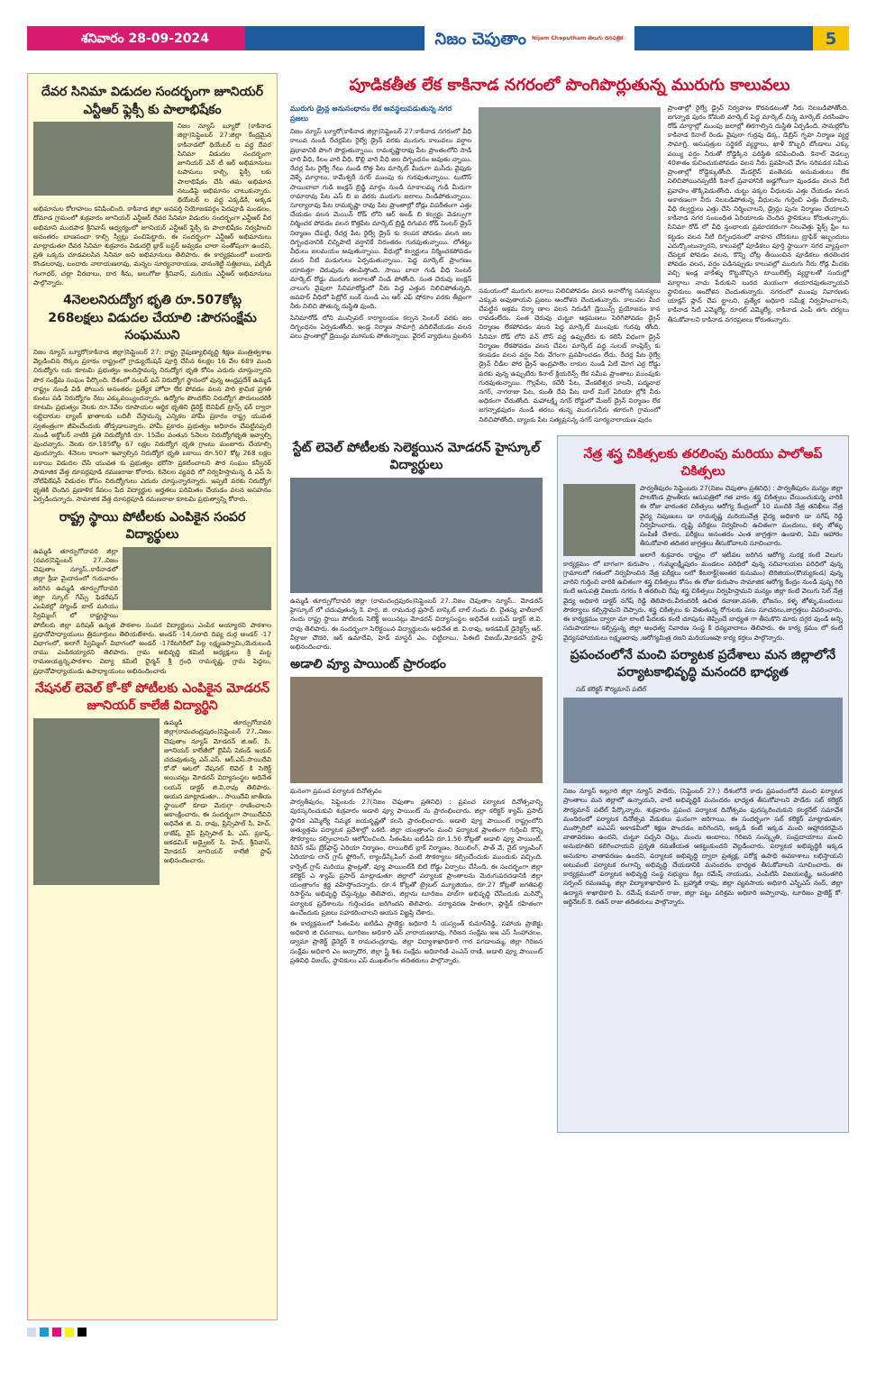శనివారం 28-09-2024
నిజం చెపుతాం Nijam Cheputham తెలుగు దినపత్రిక
5
దేవర సినిమా విడుదల సందర్భంగా జూనియర్ ఎన్టీఆర్ ఫ్లెక్సీ కు పాలాభిషేకం
నిజం న్యూస్ బ్యూరో (కాకినాడ జిల్లా)సెప్టెంబర్ 27:జిల్లా కేంద్రమైన కాకినాడలో థియేటర్ ల వద్ద దేవర సినిమా విడుదల సందర్భంగా జూనియర్ ఎన్ టీ ఆర్ అభిమానులు టపాసులు కాల్చి, ఫ్లెక్సీ లకు పాలాభిషేకం చేసి తమ అభిమాన నటుడిపై అభిమానం చాటుకున్నారు. థియేటర్ ల వద్ద ఎక్కడికి, అక్కడ అభిమానుల కోలాహలం కనిపించింది. కాకినాడ జిల్లా అనపర్తి నియోజకవర్గం పెదపూడి మండలం, దోమాడ గ్రామంలో శుక్రవారం జూనియర్ ఎన్టీఆర్ దేవర సినిమా విడుదల సందర్భంగా ఎన్టీఆర్ వీర అభిమాని ముదపాక శ్రీనివాస్ ఆధ్వర్యంలో జూనియర్ ఎన్టీఆర్ ఫ్లెక్సీ కు పాలాభిషేకం నిర్వహించి అనంతరం బాణసంచా కాల్చి స్వీట్లు పంచిపెట్టారు. ఈ సందర్భంగా ఎన్టీఆర్ అభిమానులు మాట్లాడుతూ దేవర సినిమా శుక్రవారం విడుదలై బ్లాక్ బస్టర్ అవ్వడం చాలా సంతోషంగా ఉందని, ప్రతి ఒక్కరు చూడవలసిన సినిమా అని అభిమానులు తెలిపారు. ఈ కార్యక్రమంలో బందారు కొండలరావు, బందారు నారాయణరావు, మన్నల సూర్యనారాయణ, వాసంశెట్టి సత్తిబాబు, పట్నీడి గంగాధర్, చల్లా వీరబాబు, దార శీను, అలుగోజు శ్రీనివాస్, మరియు ఎన్టీఆర్ అభిమానులు పాల్గొన్నారు.
4నెలలనిరుద్యోగ భృతి రూ.507కోట్ల 268లక్షలు విడుదల చేయాలి :పౌరసంక్షేమ సంఘముని
నిజం న్యూస్ బ్యూరో(కాకినాడ జిల్లా)సెప్టెంబర్ 27: రాష్ట్ర నైపుణ్యాభివృద్ధి శిక్షణ మంత్రిత్వశాఖ వెల్లడించిన లెక్కల ప్రకారం రాష్ట్రంలో గ్రాడ్యుయేషన్ పూర్తి చేసిన 6లక్షల 16 వేల 689 మంది నిరుద్యోగు లకు కూటమి ప్రభుత్వం అందిస్తామన్న నిరుద్యోగ భృతి కోసం ఎదురు చూస్తున్నారని పౌర సంక్షేమ సంఘం పేర్కొంది. దేశంలో నంబర్ వన్ నిరుద్యోగ స్థానంలో వున్న ఆంధ్రప్రదేశ్ ఉమ్మడి రాష్ట్రం నుండి విడి పోయిన అనంతరం ప్రత్యేక హోదా లేక పోవడం వలన పారి శ్రామిక ప్రగతి కుంటు పడి నిరుద్యోగం రేటు ఎక్కువయ్యిందన్నారు. ఉద్యోగం పొందలేని నిరుద్యోగ పౌరులందరికీ కూటమి ప్రభుత్వం నెలకు రూ.3వేల రూపాయల ఆర్థిక భృతిని డైరెక్ట్ బెనిఫిట్ ట్రాన్స్ ఫర్ ద్వారా లబ్దిదారుల బ్యాంక్ ఖాతాలకు బదిలీ చేస్తామన్న ఎన్నికల హామీ ప్రకారం రాష్ట్ర యువత స్వతంత్రంగా జీవించేందుకు తోడ్పడాలన్నారు. హామీ ప్రకారం ప్రభుత్వం అధికారం చేపట్టినప్పటి నుండి అక్టోబర్ నాటికి ప్రతి నిరుద్యోగికి రూ. 15వేల వంతున 5నెలల నిరుద్యోగభృతి ఇవ్వాల్సి వుందన్నారు. నెలకు రూ.185కోట్ల 67 లక్షల నిరుద్యోగ భృతి గ్రాంటు మంజూరు చేయాల్సి వుందన్నారు. 4నెలల కాలంగా ఇవ్వాల్సిన నిరుద్యోగ భృతి బకాయి రూ.507 కోట్ల 268 లక్షల బకాయి విడుదల చేసి యువత కు ప్రభుత్వం భరోసా ప్రకటించాలని పౌర సంఘం కన్వీనర్ సామాజిక వేత్త దూసర్లపూడి రమణరాజు కోరారు. 6నెలల వ్యవధి లో నిర్వహిస్తామన్న డి ఎస్ సి నోటిఫికేషన్ విడుదల కోసం నిరుద్యోగులు ఎదురు చూస్తున్నారన్నారు. ఇప్పటి వరకు నిరుద్యోగ భృతికి చెందిన ప్రణాళిక కేవలం పేద విద్యార్థుల అర్హతలు పరిమితం చేయడం వలన అసహనం ఏర్పడిందన్నారు. సామాజిక వేత్త దూసర్లపూడి రమణరాజు కూటమి ప్రభుత్వాన్ని కోరారు.
రాష్ట్ర స్థాయి పోటీలకు ఎంపికైన సంపర విద్యార్థులు
ఉమ్మడి తూర్పుగోదావరి జిల్లా (నవర)సెప్టెంబర్ 27..నిజం చెపుతాం న్యూస్..కాకినాడలో జిల్లా క్రీడా మైదానంలో గురువారం జరిగిన ఉమ్మడి తూర్పుగోదావరి జిల్లా స్కూల్ గేమ్స్ ఫెడరేషన్ ఎంపికల్లో హ్యాండ్ బాల్ మరియు స్విమ్మింగ్ లో రాష్ట్రస్థాయి పోటీలకు జిల్లా పరిషత్ ఉన్నత పాఠశాల సంపర విద్యార్థులు ఎంపిక అయ్యారని పాఠశాల ప్రధానోపాధ్యాయులు త్రిమూర్తులు తెలియజేశారు. అండర్ -14,సలాది దివ్య దుర్గ అండర్ -17 విభాగంలో, అలాగే స్విమ్మింగ్ విభాగంలో అండర్ -17కేటగిరీలో పిల్ల లక్ష్మణస్వామి,యెరుబండి రాము ఎంపికయ్యారని తెలిపారు. గ్రామ అభివృద్ధి కమిటీ అధ్యక్షులు శ్రీ మట్ట రామఅయ్యన్న,పాఠశాల విద్యా కమిటీ ఛైర్మన్ శ్రీ గ్రంధి రామకృష్ణ, గ్రామ పెద్దలు, ప్రధానోపాధ్యాయుడు ఉపాధ్యాయులు అభినందించారు
నేషనల్ లెవెల్ కో-కో పోటీలకు ఎంపికైన మోడరన్ జూనియర్ కాలేజీ విద్యార్థిని
ఉమ్మడి తూర్పుగోదావరి జిల్లా(రామచంద్రపురం)సెప్టెంబర్ 27..నిజం చెపుతాం న్యూస్ మోడరన్ జి.ఆర్. సి. జూనియర్ కాలేజీలో బైపీసీ సెకండ్ ఇయర్ చదువుతున్న ఎన్.ఎస్. ఆర్.ఎస్.సాయిదేవి కో-కో ఆటలో నేషనల్ లెవెల్ కి సెలెక్ట్ అయినట్లు మోడరన్ విద్యాసంస్థల అధినేత లయన్ డాక్టర్ జి.వి.రావు తెలిపారు. ఆయన మాట్లాడుతూ... సాయిదేవి జాతీయ స్థాయిలో కూడా మెరుగ్గా రాణించాలని ఆకాంక్షించారు. ఈ సందర్భంగా సాయిదేవిని అధినేత జి. వి. రావు, ప్రిన్సిపాల్ సి. హెచ్. రాజేష్, వైస్ ప్రిన్సిపాల్ పి. ఎస్. ప్రకాష్, అకడమిక్ అడ్వైజర్ సి. హెచ్. శ్రీనివాస్, మోడరన్ జూనియర్ కాలేజీ స్టాఫ్ అభినందించారు.
పూడికతీత లేక కాకినాడ నగరంలో పొంగిపొర్లుతున్న మురుగు కాలువలు
మురుగు డ్రైన్ల అనుసంధానం లేక అవస్థలుపడుతున్న నగర ప్రజలు
నిజం న్యూస్ బ్యూరో(కాకినాడ జిల్లా)సెప్టెంబర్ 27:కాకినాడ నగరంలో వీధి కాలువ నుండి రేచర్లపేట రైల్వే డ్రైన్ వరకు మురుగు కాలువలు వర్షాల ప్రభావానికి పొంగి పొర్లుతున్నాయి. రామకృష్ణారావు పేట ప్రాంతంలోని సాడి వారి వీధి, కిలం వారి వీధి, కొల్లి వారి వీధి జల దిగ్బంధనం అవుతు న్నాయి. రేచర్ల పేట రైల్వే గేటు నుండి కొత్త పేట మార్కెట్ మీదుగా మసీదు వైపుకు వెళ్ళే మార్గాలు, కామేశ్వరీ నగర్ ముంపు కు గురవుతున్నాయి. టుటౌన్ సాయిబాబా గుడి జంక్షన్ బ్రిడ్జి మార్గం నుండి నూకాలమ్మ గుడి మీదుగా రామారావు పేట ఎస్ బి ఐ వరకు మురుగు జలాలు నిండిపోతున్నాయి. సూర్యారావు పేట రామకృష్ణా రావు పేట ప్రాంతాల్లో రోడ్లు విపరీతంగా ఎత్తు చేయడం వలన మెయిన్ రోడ్ లోని ఆర్ అండ్ బి కల్వర్టు వెడల్పుగా నిర్మించక పోవడం వలన కొత్తపేట మార్కెట్ బ్రిడ్జి దిగువన రోడ్ సెంటర్ డ్రైన్ నిర్మాణం చేపట్టి, రేచర్ల పేట రైల్వే డ్రైన్ కు కలపక పోవడం వలన జల దిగ్బంధనానికి చిన్నిపాటి వర్షానికే నిరంతరం గురవుతున్నాయి. లోతట్టు వీధులు జలమయం అవుతున్నాయి. వీధుల్లో కల్వర్టులు నిర్మించకపోవడం వలన నీటి మడుగులు ఏర్పడుతున్నాయి. పెద్ద మార్కెట్ ప్రాంగణం యావత్తూ చెరువును తలపిస్తోంది. సాయి బాబా గుడి వీధి సెంటర్ మార్కెట్ రోడ్డు మురుగు జలాలతో నిండి పోతోంది. సంత చెరువు జంక్షన్ నాలుగు వైపులా సినిమారోడ్డులో నీరు పెద్ద ఎత్తున నిలిచిపోతున్నది. జవహర్ వీధిలో పెట్రోల్ బంక్ నుండి ఎం ఆర్ ఎఫ్ షోరూం వరకు తీవ్రంగా నీరు నిలిచి పోతున్న దుస్థితి వుంది.
సినిమారోడ్ లోని మున్సిపల్ కార్యాలయం కల్పన సెంటర్ వరకు జల దిగ్బంధనం ఏర్పడుతోంది. ఇండ్ల నిర్మాణ సామాగ్రి వదిలివేయడం వలన పలు ప్రాంతాల్లో డ్రెయిన్లు మూసుకు పోతున్నాయి. వైరల్ వ్యాధులు ప్రబలిన
సమయంలో మురుగు జలాలు నిలిచిపోవడం వలన అనారోగ్య సమస్యలు ఎక్కువ అవుతాయని ప్రజలు ఆందోళన చెందుతున్నారు. కాలువల మీద చేపట్టిన అక్రమ నిర్మా ణాల వలన నిరుడిగే డ్రెయిన్స్ ప్రయోజనం కాన రావడంలేదు. సంత చెరువు చుట్టూ ఆక్రమణలు పెరిగిపోవడం డ్రైన్ నిర్మాణం లేకపోవడం వలన పెద్ద మార్కెట్ ముంపుకు గురవు తోంది. సినిమా రోడ్ లోని వన్ టౌన్ వద్ద ఉప్పుటేరు కు కలిసే విధంగా డ్రైన్ నిర్మాణం లేకపోవడం వలన చేపల మార్కెట్ వద్ద సులబ్ కాంప్లెక్స్ కు కలపడం వలన వర్షం నీరు వేగంగా ప్రవహించడం లేదు. రేచర్ల పేట రైల్వే డ్రైన్ చీడీల పోర డ్రైన్ ఇంద్రపాలెం లాకుల నుండి ఏటి మోగ ఎర్ర రోడ్డు వరకు వున్న ఉప్పుటేరు కెనాల్ క్లియరెన్స్ లేక సమీప ప్రాంతాలు ముంపుకు గురవుతున్నాయి. గొల్లపేట, కచేరీ పేట, వేంకటేశ్వర కాలనీ, పద్మనాభ నగర్, నాగరాజు పేట, కుంతీ దేవి పేట దాల్ మిల్ ఏరియా ల్లోకి నీరు అధికంగా చేరుతోంది. మహాలక్ష్మి నగర్ రోడ్డులో మేజర్ డ్రైన్ నిర్మాణం లేక జగన్నాథపురం నుండి తరలు తున్న మురుగునీరు తూరంగి గ్రామంలో నిలిచిపోతోంది. బ్యాంకు పేట సత్యప్రసన్న నగర్ సూర్యనారాయణ పురం
ప్రాంతాల్లో రైల్వే డ్రైన్ నిర్వహణ కొరవడటంతో నీరు నిలబడిపోతోంది. జగన్నాథ పురం కోమలి మార్కెట్ పెద్ద మార్కెట్ చిన్న మార్కెట్ నరసింహం రోడ్ మార్గాల్లో ముంపు జలాల్లో తిరగాల్సిన దుస్థితి ఏర్పడింది. సామర్లకోట కాకినాడ కెనాల్ రెండు వైపులా గుర్రపు డెక్క, డెబ్రిస్ గృహ నిర్మాణ వ్యర్థ సామాగ్రి, ఆసుపత్రుల సర్జికల్ వ్యర్థాలు, ఖాళీ కొబ్బరి బోండాలు ఎక్కు వయ్యి వర్షం నీరుతో రోడ్డెక్కిన పరిస్థితి కనిపించింది. కెనాల్ వెడల్పు 40శాతం కుచించుకుపోవడం వలన నీరు ప్రవహించే వేగం సరిపడక సమీప ప్రాంతాల్లో రోడ్డెక్కుతోంది. మేడలైన్ వంతెనకు అనుమతులు లేక నిలిచిపోయినప్పటికీ కెనాల్ ప్రవాహానికి అడ్డగోలుగా వుండడం వలన నీటి ప్రవాహం తొక్కిపెడుతోంది. చుట్టు పక్కల వీధులను ఎత్తు చేయడం వలన అకారణంగా నీరు నిలబడిపోతున్న వీధులను గుర్తించి ఎత్తు చేయాలని, వీధి కల్వర్టులు ఎత్తు చేసి నిర్మించాలని, డ్రైన్లు పునః నిర్మాణం చేయాలని కాకినాడ నగర సంబంధిత ఏరియాలకు చెందిన స్థానికులు కోరుతున్నారు. సినిమా రోడ్ లో వీధి స్తంభాలకు ప్రమాదకరంగా నిలువెత్తు ఫ్లెక్స్ ఫ్రేం లు కట్టడం వలన నీటి దిగ్బంధనంలో వాహన చోదకులు ట్రాఫిక్ ఇబ్బందులు ఎదుర్కొంటున్నారని, కాలువల్లో పూడికలు పూర్తి స్థాయిగా నగర వ్యాప్తంగా చేపట్టక పోవడం వలన, కొన్ని చోట్ల తీయించిన పూడికలు తరలించక పోవడం వలన, వర్షం పడినప్పుడు కాలువల్లో మురుగు నీరు రోడ్ల మీదకు వచ్చి ఇండ్ల వాకిళ్ళు కొట్టుకొచ్చిన టాయిలెట్స్ వ్యర్థాలతో సందుల్లో మార్గాలు నాచు పేరుకుని బురద మయంగా తయారవుతున్నాయని స్థానికులు ఆందోళన చెందుతున్నారు. నగరంలో ముంపు నివారణకు యాక్షన్ ప్లాన్ చేప ట్టాలని, ప్రత్యేక అధికారి సమీక్ష నిర్వహించాలని, కాకినాడ సిటీ ఎమ్మెల్యే, రూరల్ ఎమ్మెల్యే, కాకినాడ ఎంపీ తగు చర్యలు తీసుకోవాలని కాకినాడ నగరప్రజలు కోరుతున్నారు.
స్టేట్ లెవెల్ పోటీలకు సెలెక్టయిన మోడరన్ హైస్కూల్ విద్యార్థులు
ఉమ్మడి తూర్పుగోదావరి జిల్లా (రామచంద్రపురం)సెప్టెంబర్ 27..నిజం చెపుతాం న్యూస్.. మోడరన్ హైస్కూల్ లో చదువుతున్న కె. హర్ష, జి. రామదుర్గ ప్రసాద్ బాస్కెట్ బాల్ నందు బి. చైతన్య వాలీబాల్ నందు రాష్ట్ర స్థాయి పోటీలకు సెలెక్ట్ అయినట్లు మోడరన్ విద్యాసంస్థల అధినేత లయన్ డాక్టర్ జి.వి. రావు తెలిపారు. ఈ సందర్భంగా సెలెక్టయిన విద్యార్థులను అధినేత జి. వి.రావు, అకడమిక్ డైరెక్టర్స్ ఆర్. వీర్రాజు చౌదరి, ఆర్ ఉమాదేవి, హెడ్ మాస్టర్ ఎం. చిట్టిబాబు, పిఈటీ విజయ్,మోడరన్ స్టాఫ్ అభినందించారు.
అడాలి వ్యూ పాయింట్ ప్రారంభం
ఘనంగా ప్రపంచ పర్యాటక దినోత్సవం
పార్వతీపురం, సెప్టెంబరు 27(నిజం చెపుతాం ప్రతినిధి) : ప్రపంచ పర్యాటక దినోత్సవాన్ని పురస్కరించుకుని శుక్రవారం అడాలి వ్యూ పాయింట్ ను ప్రారంభించారు. జిల్లా కలెక్టర్ శ్యామ్ ప్రసాద్ స్థానిక ఎమ్మెల్యే నిమ్మక జయకృష్ణతో కలసి ప్రారంభించారు. అడాలి వ్యూ పాయింట్ రాష్ట్రంలోని అత్యుత్తమ పర్యాటక ప్రదేశాల్లో ఒకటి. జిల్లా యంత్రాంగం మంచి పర్యాటక ప్రాంతంగా గుర్తించి కొన్ని సౌకర్యాలు కల్పించాలని ఆలోచించింది. సీతంపేట ఐటీడీఏ రూ.1.56 కోట్లతో అడాలి వ్యూ పాయింట్, కిచెన్ కమ్ బ్రేక్‌ఫాస్ట్ ఏరియా నిర్మాణం, టాయిలెట్ బ్లాక్ నిర్మాణం, రెయిలింగ్, పాత్ వే, నైట్ క్యాంపింగ్ ఏరియాకు లాన్ గ్రాస్ ఫ్లోరింగ్, ల్యాండ్‌స్కేపింగ్ వంటి సౌకర్యాలు కల్పించేందుకు ముందుకు వచ్చింది. కార్పెట్ గ్రాస్ మరియు ప్లాంట్లతో, వ్యూ పాయింట్‌కి బిటి రోడ్డు ఏర్పాటు చేసింది. ఈ సందర్భంగా జిల్లా కలెక్టర్ ఎ శ్యామ్ ప్రసాద్ మాట్లాడుతూ జిల్లాలో పర్యాటక ప్రాంతాలను మెరుగుపరచడానికి జిల్లా యంత్రాంగం శ్రద్ధ వహిస్తోందన్నారు. రూ.4 కోట్లతో ట్రైబల్ మ్యూజియం, రూ.27 కోట్లతో జగతిపల్లి రిసార్ట్‌ను అభివృద్ధి చేస్తున్నట్లు తెలిపారు. జిల్లాను టూరిజం హబ్‌గా అభివృద్ధి చేసేందుకు మరెన్నో పర్యాటక ప్రదేశాలను గుర్తించడం జరిగిందని తెలిపారు. పర్యావరణ హితంగా, ప్లాస్టిక్ రహితంగా ఉంచేందుకు ప్రజలు సహకరించాలని ఆయన విజ్ఞప్తి చేశారు.
ఈ కార్యక్రమంలో సీతంపేట ఐటిడిఎ ప్రాజెక్టు అధికారి సి యస్వంత్ కుమార్‌రెడ్డి, సహాయ ప్రాజెక్టు అధికారి జి చినబాబు, టూరిజం అధికారి ఎన్ నారాయణరావు, గిరిజన సంక్షేమ ఇఇ ఎస్ సింహాచలం, డ్వామా ప్రాజెక్ట్ డైరెక్టర్ కె రామచంద్రరావు, జిల్లా విద్యాశాఖాధికారి గార పగడాలమ్మ, జిల్లా గిరిజన సంక్షేమ అధికారి ఎం అన్నాదొర, జిల్లా స్త్రీ శిశు సంక్షేమ అధికారిణి ఎంఎన్ రాణి, అడాలి వ్యూ పాయింట్ ప్రతినిధి విజయ్, స్థానికులు ఎస్ ముఖలింగం తదితరులు పాల్గొన్నారు.
నేత్ర శస్త్ర చికిత్సలకు తరలింపు మరియు పాలోఅప్ చికిత్సలు
పార్వతీపురం సెప్టెంబరు 27(నిజం చెపుతాం ప్రతినిధి) : పార్వతీపురం మన్యం జిల్లా పాలకొండ ప్రాంతీయ ఆసుపత్రిలో గత వారం శస్త్ర చికిత్సలు చేయించుకున్న వారికి ఈ రోజు వారంతర చికిత్సలు ఆరోగ్య కేంద్రంలో 10 మందికి నేత్ర తనిఖీలు నేత్ర వైద్య నిపుణులు డా రామకృష్ణ మరియునేత్ర వైద్య అధికారి డా నగేష్ రెడ్డి నిర్వహించారు. దృష్టి పరీక్షలు నిర్వహించి ఉచితంగా మందులు, కళ్ళ జోళ్ళు పంపిణీ చేశారు. పరీక్షలు అనంతరం ఎంత జాగ్రత్తగా ఉండాలి, ఏమి ఆహారం తీసుకోవాలి తదితర జాగ్రత్తలు తీసుకోవాలని సూచించారు.
అలాగే శుక్రవారం రాష్ట్రం లో ఇటీవల జరిగిన ఆరోగ్య సురక్ష కంటి వెలుగు కార్యక్రమం లో బాగంగా కురుపాం , గుమ్మలక్ష్మీపురం మండలం పరిధిలో వున్న సచివాలయల పరిధిలో వున్న గ్రామాలలో గతంలో నిర్వహించిన నేత్ర పరీక్షలు లలో కేటరాక్ట్(అంతర కుసుమం) టెరిజియం(కొయ్యకండ) వున్న వారిని గుర్తించి వారికి ఉచితంగా శస్త్ర చికిత్సలు కోసం ఈ రోజు కురుపాం సామాజిక ఆరోగ్య కేంద్రం నుండి పుష్ప గిరి కంటి ఆసుపత్రి విజయ నగరం కి తరలించి రేపు శస్త్ర చికిత్సలు నిర్వహిస్తామని మన్యం జిల్లా కంటి వెలుగు సెల్ నేత్ర వైద్య అధికారి డాక్టర్ నగేష్ రెడ్డి తెలిపారు.వీరందరికీ ఉచిత రవాణా,వసతి, భోజనం, కళ్ళ జోళ్ళు,మందులు సౌకర్యాలు కల్పిస్తామని చెప్పారు. శస్త్ర చికిత్సలు కు వెళుతున్న రోగులకు పలు సూచనలు,జాగ్రత్తలు వివరించారు. ఈ కార్యక్రమం ద్వారా మా లాంటి పేదలకు కంటి చూపును తెప్పించే బాధ్యత గా తీసుకొని మాకు దగ్గర వుండి అన్ని సదుపాయాలు కల్పిస్తున్న జిల్లా అంధత్వ నివారణ సంస్థ కి ధన్యవాదాలు తెలిపారు. ఈ కార్య క్రమం లో కంటి వైద్యసహాయకులు లక్ష్మణరావు ,ఆరోగ్యమిత్ర రజని మరియుఆషా కార్య కర్తలు పాల్గొన్నారు.
ప్రపంచంలోనే మంచి పర్యాటక ప్రదేశాలు మన జిల్లాలోనే పర్యాటకాభివృద్ధి మనందరి భాధ్యత
సబ్ కలెక్టర్ శౌర్యమాన్ పటేల్
నిజం న్యూస్ అల్లూరి జిల్లా న్యూస్ పాడేరు, (సెప్టెంబర్ 27:) దేశంలోనే కాదు ప్రపంచంలోనే మంచి పర్యాటక ప్రాంతాలు మన జిల్లాలో ఉన్నాయని, వాటి అభివృద్ధికి మనందరం భాధ్యత తీసుకోవాలని పాడేరు సబ్ కలెక్టర్ సౌర్యమాన్ పటేల్ పేర్కొన్నారు. శుక్రవారం ప్రపంచ పర్యాటక దినోత్సవం పురస్కరించుకుని కలక్టరేట్ సమావేశ మందిరంలో పర్యాటక దినోత్సవ వేడుకలు ఘనంగా జరిగాయి. ఈ సందర్భంగా సబ్ కలెక్టర్ మాట్లాడుతూ, ముస్సోరిలో ఐఎఎస్ అకాడమీలో శిక్షణ పొందడం జరిగిందని, అక్కడి కంటే ఇక్కడ మంచి ఆహ్లాదకరమైన వాతావరణం ఉందని, చుట్టూ పచ్చని చెట్లు, మంచు అందాలు, గిరిజన సంస్కృతి, సంప్రదాయాలు మంచి అనుభూతిని కలిగించాయని ప్రకృతి రమణీయత ఆకట్టుకుందని వెల్లడించారు. పర్యాటక అభివృద్ధికి ఇక్కడ అనుకూల వాతావరణం ఉందని, పర్యాటక అభివృద్ధి ద్వారా ప్రత్యక్ష, పరోక్ష ఉపాధి అవకాశాలు లభిస్తాయని అటువంటి పర్యాటక రంగాన్ని అభివృద్ధి చేయడానికి మనందరం భాధ్యత తీసుకోవాలని సూచించారు. ఈ కార్యక్రమంలో పర్యాటక అభివృద్ధి సంస్థ సభ్యులు కిల్లు రమేష్ నాయుడు, ఎంపిటిసి విజయలక్ష్మి, అనంతగిరి సర్పంచ్ రమణమ్మ, జిల్లా విద్యాశాఖాధికారి పి. బ్రహ్మాజీ రావు, జిల్లా వ్యవసాయ అధికారి ఎస్బిఎస్ నంద్, జిల్లా ఉద్యాన శాఖాధికారి పి. రమేష్ కుమార్ రాజు, జిల్లా పట్టు పరిశ్రమ అధికారి అప్పారావు, టూరిజం ప్రాజెక్ట్ కో-ఆర్డినేటర్ కె. రతన్ రాజు తదితరులు పాల్గొన్నారు.